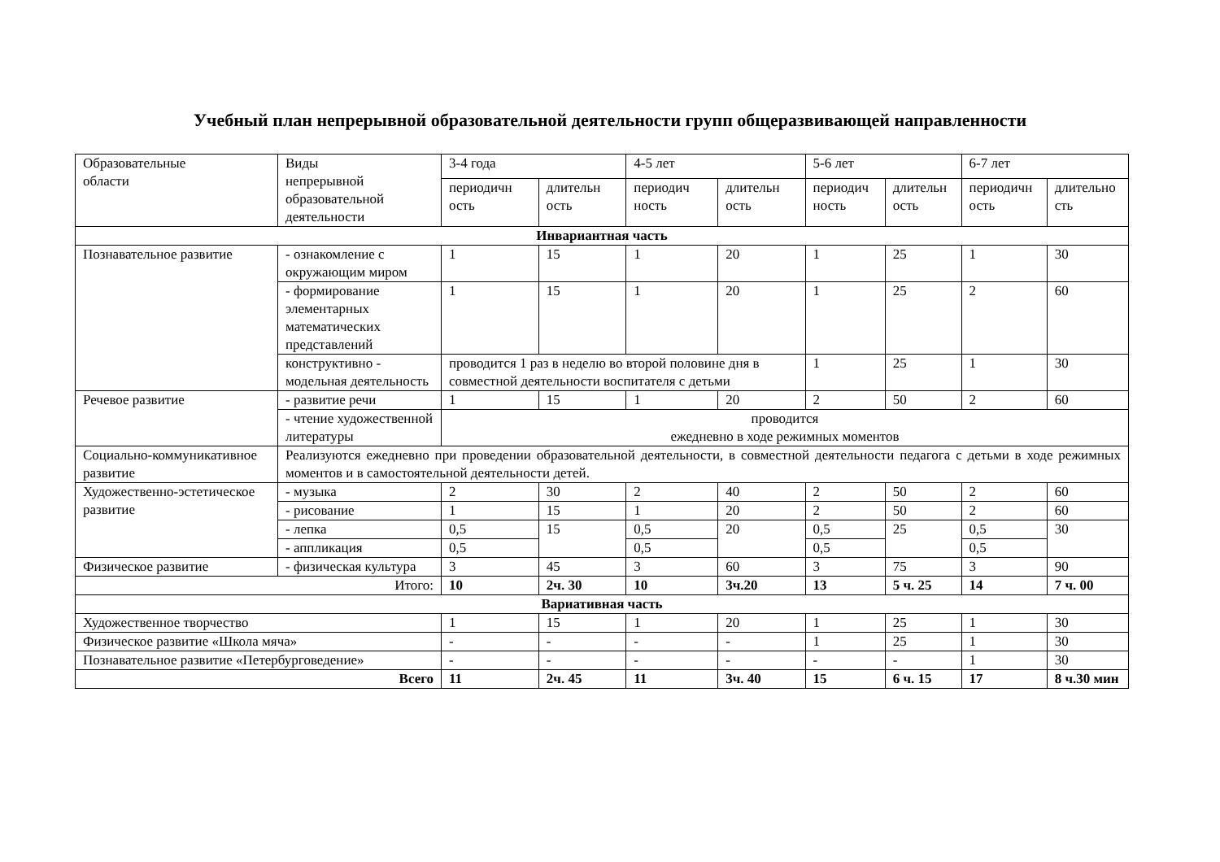Учебный план непрерывной образовательной деятельности групп общеразвивающей направленности
| Образовательные области | Виды непрерывной образовательной деятельности | 3-4 года | | 4-5 лет | | 5-6 лет | | 6-7 лет | |
| --- | --- | --- | --- | --- | --- | --- | --- | --- | --- |
| | | периодичн ость | длительн ость | периодич ность | длительн ость | периодич ность | длительн ость | периодичн ость | длительно сть |
| Инвариантная часть | | | | | | | | | |
| Познавательное развитие | - ознакомление с окружающим миром | 1 | 15 | 1 | 20 | 1 | 25 | 1 | 30 |
| | - формирование элементарных математических представлений | 1 | 15 | 1 | 20 | 1 | 25 | 2 | 60 |
| | конструктивно - модельная деятельность | проводится 1 раз в неделю во второй половине дня в совместной деятельности воспитателя с детьми | | | | 1 | 25 | 1 | 30 |
| Речевое развитие | - развитие речи | 1 | 15 | 1 | 20 | 2 | 50 | 2 | 60 |
| | - чтение художественной литературы | проводится ежедневно в ходе режимных моментов | | | | | | | |
| Социально-коммуникативное развитие | Реализуются ежедневно при проведении образовательной деятельности, в совместной деятельности педагога с детьми в ходе режимных моментов и в самостоятельной деятельности детей. | | | | | | | | |
| Художественно-эстетическое развитие | - музыка | 2 | 30 | 2 | 40 | 2 | 50 | 2 | 60 |
| | - рисование | 1 | 15 | 1 | 20 | 2 | 50 | 2 | 60 |
| | - лепка | 0,5 | 15 | 0,5 | 20 | 0,5 | 25 | 0,5 | 30 |
| | - аппликация | 0,5 | | 0,5 | | 0,5 | | 0,5 | |
| Физическое развитие | - физическая культура | 3 | 45 | 3 | 60 | 3 | 75 | 3 | 90 |
| Итого: | | 10 | 2ч. 30 | 10 | 3ч.20 | 13 | 5 ч. 25 | 14 | 7 ч. 00 |
| Вариативная часть | | | | | | | | | |
| Художественное творчество | | 1 | 15 | 1 | 20 | 1 | 25 | 1 | 30 |
| Физическое развитие «Школа мяча» | | - | - | - | - | 1 | 25 | 1 | 30 |
| Познавательное развитие «Петербурговедение» | | - | - | - | - | - | - | 1 | 30 |
| Всего | | 11 | 2ч. 45 | 11 | 3ч. 40 | 15 | 6 ч. 15 | 17 | 8 ч.30 мин |